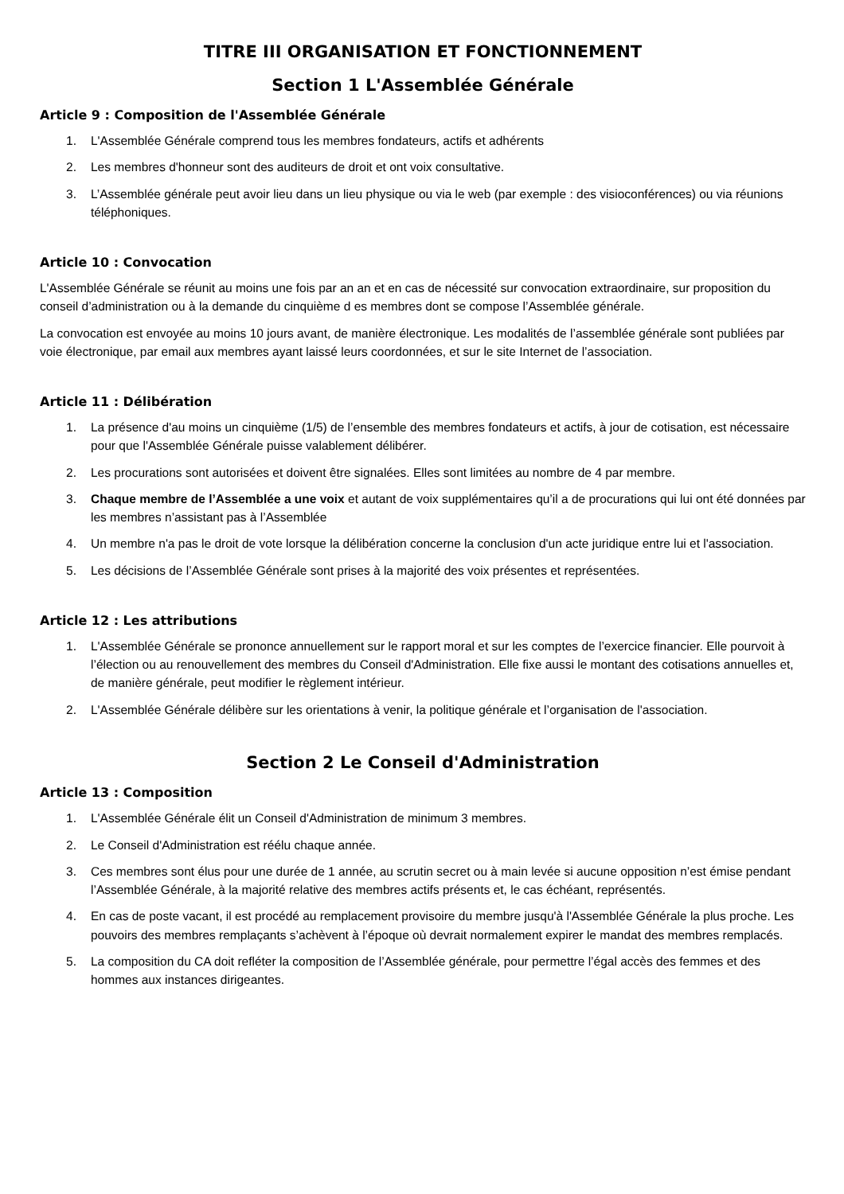TITRE III ORGANISATION ET FONCTIONNEMENT
Section 1 L'Assemblée Générale
Article 9 : Composition de l'Assemblée Générale
1. L'Assemblée Générale comprend tous les membres fondateurs, actifs et adhérents
2. Les membres d'honneur sont des auditeurs de droit et ont voix consultative.
3. L’Assemblée générale peut avoir lieu dans un lieu physique ou via le web (par exemple : des visioconférences) ou via réunions téléphoniques.
Article 10 : Convocation
L'Assemblée Générale se réunit au moins une fois par an an et en cas de nécessité sur convocation extraordinaire, sur proposition du conseil d’administration ou à la demande du cinquième d es membres dont se compose l’Assemblée générale.
La convocation est envoyée au moins 10 jours avant, de manière électronique. Les modalités de l’assemblée générale sont publiées par voie électronique, par email aux membres ayant laissé leurs coordonnées, et sur le site Internet de l’association.
Article 11 : Délibération
1. La présence d'au moins un cinquième (1/5) de l’ensemble des membres fondateurs et actifs, à jour de cotisation, est nécessaire pour que l'Assemblée Générale puisse valablement délibérer.
2. Les procurations sont autorisées et doivent être signalées. Elles sont limitées au nombre de 4 par membre.
3. Chaque membre de l’Assemblée a une voix et autant de voix supplémentaires qu’il a de procurations qui lui ont été données par les membres n’assistant pas à l’Assemblée
4. Un membre n'a pas le droit de vote lorsque la délibération concerne la conclusion d'un acte juridique entre lui et l'association.
5. Les décisions de l’Assemblée Générale sont prises à la majorité des voix présentes et représentées.
Article 12 : Les attributions
1. L'Assemblée Générale se prononce annuellement sur le rapport moral et sur les comptes de l’exercice financier. Elle pourvoit à l’élection ou au renouvellement des membres du Conseil d'Administration. Elle fixe aussi le montant des cotisations annuelles et, de manière générale, peut modifier le règlement intérieur.
2. L'Assemblée Générale délibère sur les orientations à venir, la politique générale et l’organisation de l'association.
Section 2 Le Conseil d'Administration
Article 13 : Composition
1. L'Assemblée Générale élit un Conseil d'Administration de minimum 3 membres.
2. Le Conseil d'Administration est réélu chaque année.
3. Ces membres sont élus pour une durée de 1 année, au scrutin secret ou à main levée si aucune opposition n’est émise pendant l’Assemblée Générale, à la majorité relative des membres actifs présents et, le cas échéant, représentés.
4. En cas de poste vacant, il est procédé au remplacement provisoire du membre jusqu'à l'Assemblée Générale la plus proche. Les pouvoirs des membres remplaçants s’achèvent à l’époque où devrait normalement expirer le mandat des membres remplacés.
5. La composition du CA doit refléter la composition de l’Assemblée générale, pour permettre l’égal accès des femmes et des hommes aux instances dirigeantes.